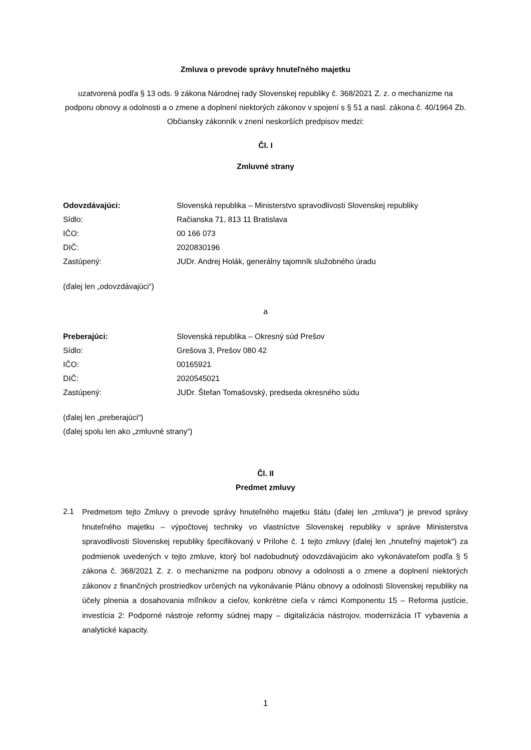Zmluva o prevode správy hnuteľného majetku
uzatvorená podľa § 13 ods. 9 zákona Národnej rady Slovenskej republiky č. 368/2021 Z. z. o mechanizme na podporu obnovy a odolnosti a o zmene a doplnení niektorých zákonov v spojení s § 51 a nasl. zákona č. 40/1964 Zb. Občiansky zákonník v znení neskorších predpisov medzi:
Čl. I
Zmluvné strany
| Odovzdávajúci: | Slovenská republika – Ministerstvo spravodlivosti Slovenskej republiky |
| Sídlo: | Račianska 71, 813 11 Bratislava |
| IČO: | 00 166 073 |
| DIČ: | 2020830196 |
| Zastúpený: | JUDr. Andrej Holák, generálny tajomník služobného úradu |
(ďalej len „odovzdávajúci“)
a
| Preberajúci: | Slovenská republika – Okresný súd Prešov |
| Sídlo: | Grešova 3, Prešov 080 42 |
| IČO: | 00165921 |
| DIČ: | 2020545021 |
| Zastúpený: | JUDr. Štefan Tomašovský, predseda okresného súdu |
(ďalej len „preberajúci“)
(ďalej spolu len ako „zmluvné strany“)
Čl. II
Predmet zmluvy
2.1
Predmetom tejto Zmluvy o prevode správy hnuteľného majetku štátu (ďalej len „zmluva“) je prevod správy hnuteľného majetku – výpočtovej techniky vo vlastníctve Slovenskej republiky v správe Ministerstva spravodlivosti Slovenskej republiky špecifikovaný v Prílohe č. 1 tejto zmluvy (ďalej len „hnuteľný majetok“) za podmienok uvedených v tejto zmluve, ktorý bol nadobudnutý odovzdávajúcim ako vykonávateľom podľa § 5 zákona č. 368/2021 Z. z. o mechanizme na podporu obnovy a odolnosti a o zmene a doplnení niektorých zákonov z finančných prostriedkov určených na vykonávanie Plánu obnovy a odolnosti Slovenskej republiky na účely plnenia a dosahovania míľnikov a cieľov, konkrétne cieľa v rámci Komponentu 15 – Reforma justície, investícia 2: Podporné nástroje reformy súdnej mapy – digitalizácia nástrojov, modernizácia IT vybavenia a analytické kapacity.
1